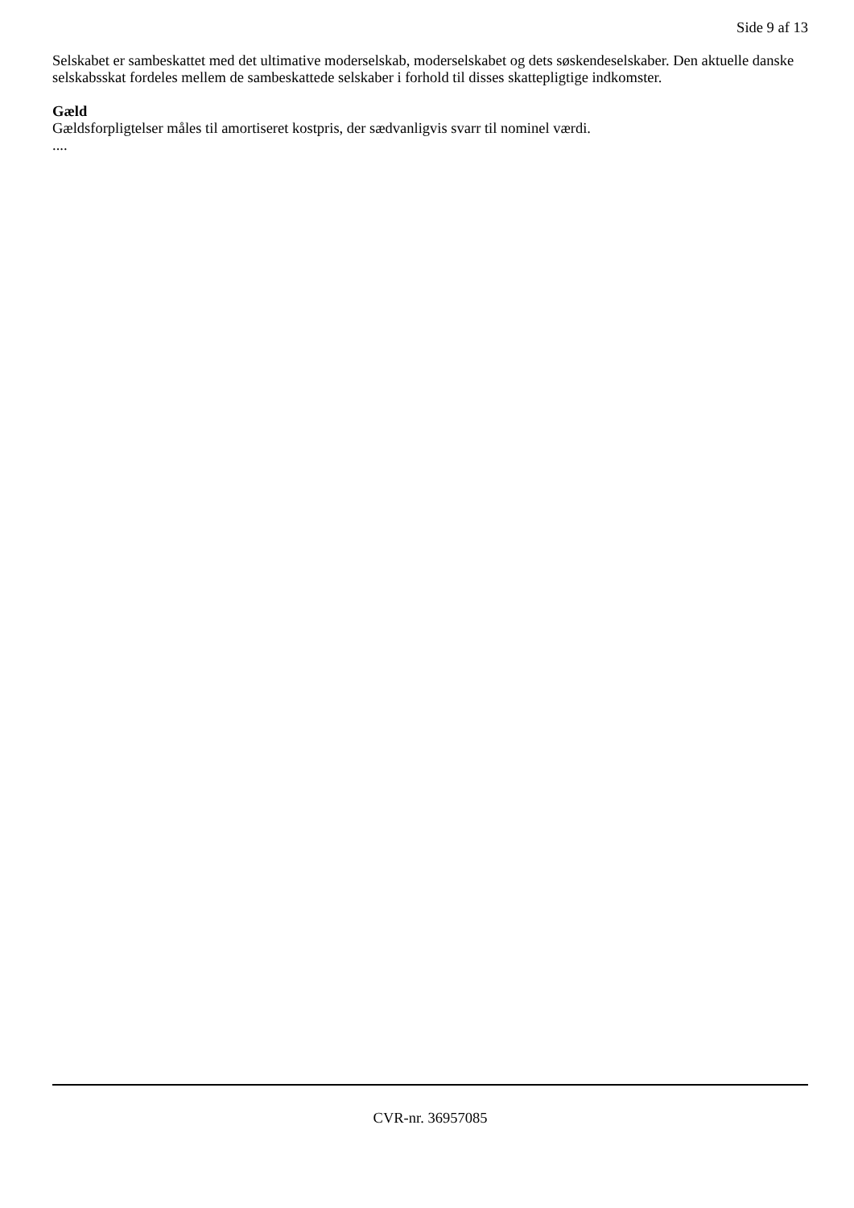Side 9 af 13
Selskabet er sambeskattet med det ultimative moderselskab, moderselskabet og dets søskendeselskaber. Den aktuelle danske selskabsskat fordeles mellem de sambeskattede selskaber i forhold til disses skattepligtige indkomster.
Gæld
Gældsforpligtelser måles til amortiseret kostpris, der sædvanligvis svarr til nominel værdi.
....
CVR-nr. 36957085